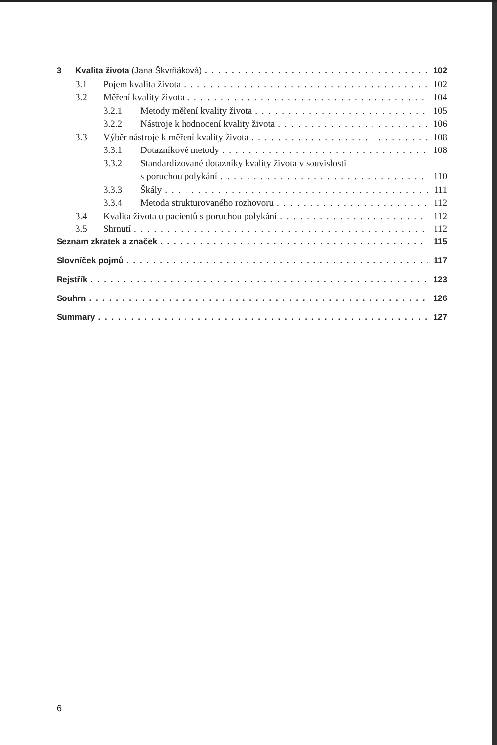3 Kvalita života (Jana Škvrňáková) 102
3.1 Pojem kvalita života 102
3.2 Měření kvality života 104
3.2.1 Metody měření kvality života 105
3.2.2 Nástroje k hodnocení kvality života 106
3.3 Výběr nástroje k měření kvality života 108
3.3.1 Dotazníkové metody 108
3.3.2 Standardizované dotazníky kvality života v souvislosti
s poruchou polykání 110
3.3.3 Škály 111
3.3.4 Metoda strukturovaného rozhovoru 112
3.4 Kvalita života u pacientů s poruchou polykání 112
3.5 Shrnutí 112
Seznam zkratek a značek 115
Slovníček pojmů 117
Rejstřík 123
Souhrn 126
Summary 127
6